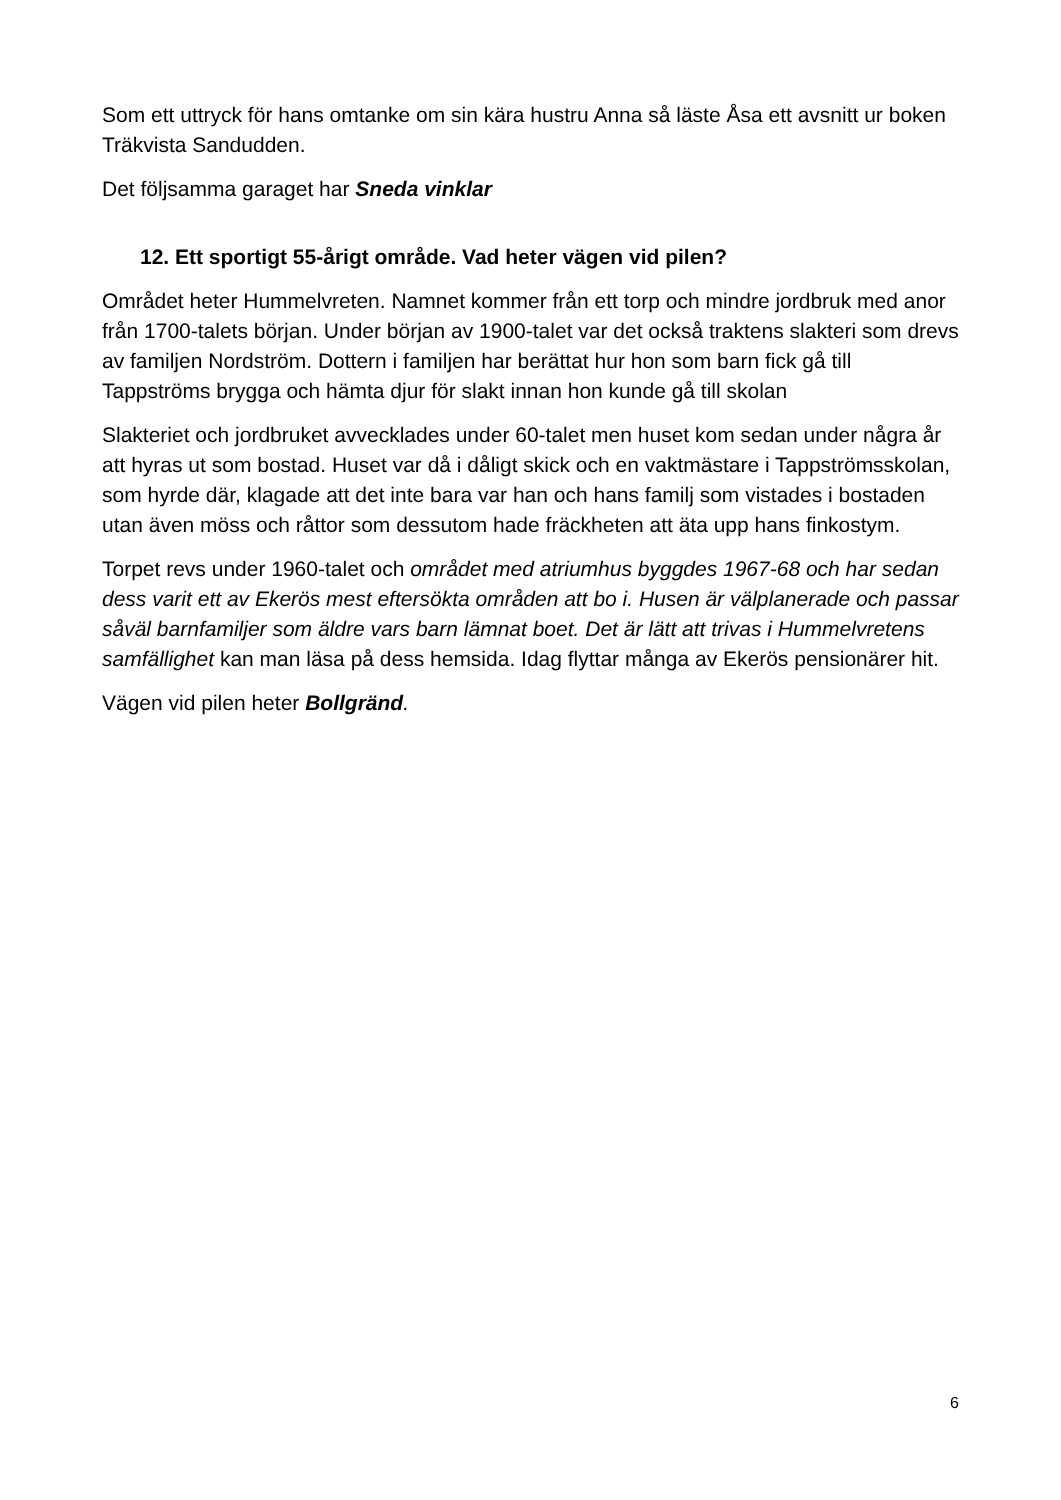Som ett uttryck för hans omtanke om sin kära hustru Anna så läste Åsa ett avsnitt ur boken Träkvista Sandudden.
Det följsamma garaget har Sneda vinklar
12. Ett sportigt 55-årigt område. Vad heter vägen vid pilen?
Området heter Hummelvreten. Namnet kommer från ett torp och mindre jordbruk med anor från 1700-talets början. Under början av 1900-talet var det också traktens slakteri som drevs av familjen Nordström. Dottern i familjen har berättat hur hon som barn fick gå till Tappströms brygga och hämta djur för slakt innan hon kunde gå till skolan
Slakteriet och jordbruket avvecklades under 60-talet men huset kom sedan under några år att hyras ut som bostad. Huset var då i dåligt skick och en vaktmästare i Tappströmsskolan, som hyrde där, klagade att det inte bara var han och hans familj som vistades i bostaden utan även möss och råttor som dessutom hade fräckheten att äta upp hans finkostym.
Torpet revs under 1960-talet och området med atriumhus byggdes 1967-68 och har sedan dess varit ett av Ekerös mest eftersökta områden att bo i. Husen är välplanerade och passar såväl barnfamiljer som äldre vars barn lämnat boet. Det är lätt att trivas i Hummelvretens samfällighet kan man läsa på dess hemsida. Idag flyttar många av Ekerös pensionärer hit.
Vägen vid pilen heter Bollgränd.
6